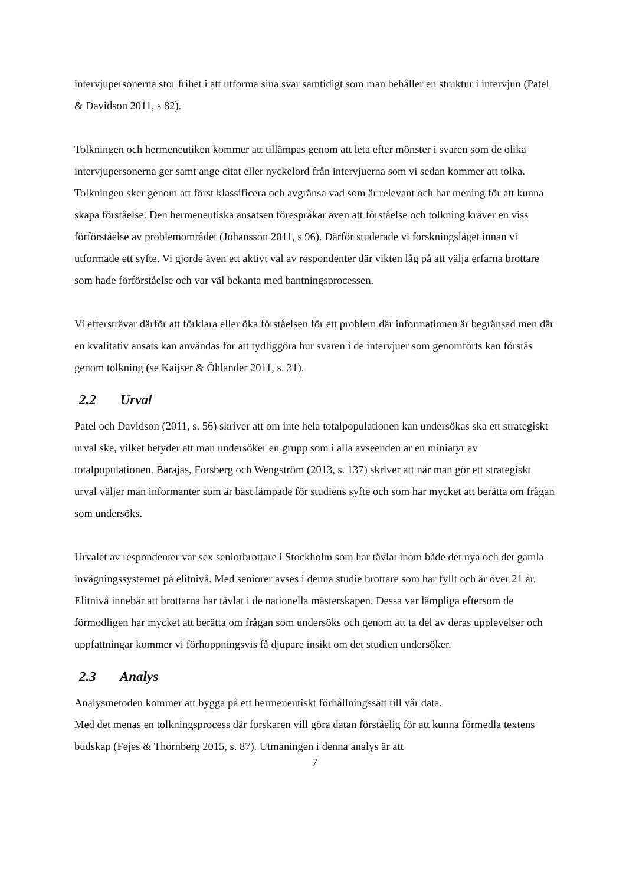intervjupersonerna stor frihet i att utforma sina svar samtidigt som man behåller en struktur i intervjun (Patel & Davidson 2011, s 82).
Tolkningen och hermeneutiken kommer att tillämpas genom att leta efter mönster i svaren som de olika intervjupersonerna ger samt ange citat eller nyckelord från intervjuerna som vi sedan kommer att tolka. Tolkningen sker genom att först klassificera och avgränsa vad som är relevant och har mening för att kunna skapa förståelse. Den hermeneutiska ansatsen förespråkar även att förståelse och tolkning kräver en viss förförståelse av problemområdet (Johansson 2011, s 96). Därför studerade vi forskningsläget innan vi utformade ett syfte. Vi gjorde även ett aktivt val av respondenter där vikten låg på att välja erfarna brottare som hade förförståelse och var väl bekanta med bantningsprocessen.
Vi eftersträvar därför att förklara eller öka förståelsen för ett problem där informationen är begränsad men där en kvalitativ ansats kan användas för att tydliggöra hur svaren i de intervjuer som genomförts kan förstås genom tolkning (se Kaijser & Öhlander 2011, s. 31).
2.2 Urval
Patel och Davidson (2011, s. 56) skriver att om inte hela totalpopulationen kan undersökas ska ett strategiskt urval ske, vilket betyder att man undersöker en grupp som i alla avseenden är en miniatyr av totalpopulationen. Barajas, Forsberg och Wengström (2013, s. 137) skriver att när man gör ett strategiskt urval väljer man informanter som är bäst lämpade för studiens syfte och som har mycket att berätta om frågan som undersöks.
Urvalet av respondenter var sex seniorbrottare i Stockholm som har tävlat inom både det nya och det gamla invägningssystemet på elitnivå. Med seniorer avses i denna studie brottare som har fyllt och är över 21 år. Elitnivå innebär att brottarna har tävlat i de nationella mästerskapen. Dessa var lämpliga eftersom de förmodligen har mycket att berätta om frågan som undersöks och genom att ta del av deras upplevelser och uppfattningar kommer vi förhoppningsvis få djupare insikt om det studien undersöker.
2.3 Analys
Analysmetoden kommer att bygga på ett hermeneutiskt förhållningssätt till vår data.
Med det menas en tolkningsprocess där forskaren vill göra datan förståelig för att kunna förmedla textens budskap (Fejes & Thornberg 2015, s. 87). Utmaningen i denna analys är att
7